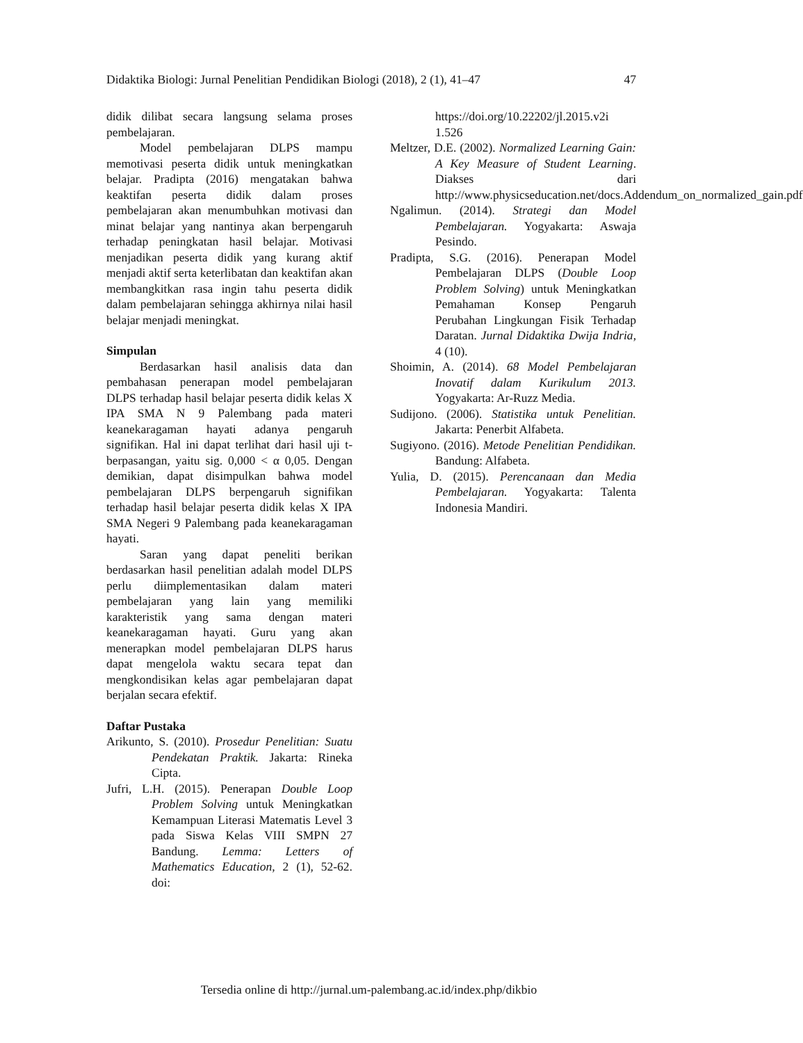Didaktika Biologi: Jurnal Penelitian Pendidikan Biologi (2018), 2 (1), 41–47 47
didik dilibat secara langsung selama proses pembelajaran.
Model pembelajaran DLPS mampu memotivasi peserta didik untuk meningkatkan belajar. Pradipta (2016) mengatakan bahwa keaktifan peserta didik dalam proses pembelajaran akan menumbuhkan motivasi dan minat belajar yang nantinya akan berpengaruh terhadap peningkatan hasil belajar. Motivasi menjadikan peserta didik yang kurang aktif menjadi aktif serta keterlibatan dan keaktifan akan membangkitkan rasa ingin tahu peserta didik dalam pembelajaran sehingga akhirnya nilai hasil belajar menjadi meningkat.
Simpulan
Berdasarkan hasil analisis data dan pembahasan penerapan model pembelajaran DLPS terhadap hasil belajar peserta didik kelas X IPA SMA N 9 Palembang pada materi keanekaragaman hayati adanya pengaruh signifikan. Hal ini dapat terlihat dari hasil uji t-berpasangan, yaitu sig. 0,000 < α 0,05. Dengan demikian, dapat disimpulkan bahwa model pembelajaran DLPS berpengaruh signifikan terhadap hasil belajar peserta didik kelas X IPA SMA Negeri 9 Palembang pada keanekaragaman hayati.
Saran yang dapat peneliti berikan berdasarkan hasil penelitian adalah model DLPS perlu diimplementasikan dalam materi pembelajaran yang lain yang memiliki karakteristik yang sama dengan materi keanekaragaman hayati. Guru yang akan menerapkan model pembelajaran DLPS harus dapat mengelola waktu secara tepat dan mengkondisikan kelas agar pembelajaran dapat berjalan secara efektif.
Daftar Pustaka
Arikunto, S. (2010). Prosedur Penelitian: Suatu Pendekatan Praktik. Jakarta: Rineka Cipta.
Jufri, L.H. (2015). Penerapan Double Loop Problem Solving untuk Meningkatkan Kemampuan Literasi Matematis Level 3 pada Siswa Kelas VIII SMPN 27 Bandung. Lemma: Letters of Mathematics Education, 2 (1), 52-62. doi:
https://doi.org/10.22202/jl.2015.v2i 1.526
Meltzer, D.E. (2002). Normalized Learning Gain: A Key Measure of Student Learning. Diakses dari http://www.physicseducation.net/docs.Addendum_on_normalized_gain.pdf
Ngalimun. (2014). Strategi dan Model Pembelajaran. Yogyakarta: Aswaja Pesindo.
Pradipta, S.G. (2016). Penerapan Model Pembelajaran DLPS (Double Loop Problem Solving) untuk Meningkatkan Pemahaman Konsep Pengaruh Perubahan Lingkungan Fisik Terhadap Daratan. Jurnal Didaktika Dwija Indria, 4 (10).
Shoimin, A. (2014). 68 Model Pembelajaran Inovatif dalam Kurikulum 2013. Yogyakarta: Ar-Ruzz Media.
Sudijono. (2006). Statistika untuk Penelitian. Jakarta: Penerbit Alfabeta.
Sugiyono. (2016). Metode Penelitian Pendidikan. Bandung: Alfabeta.
Yulia, D. (2015). Perencanaan dan Media Pembelajaran. Yogyakarta: Talenta Indonesia Mandiri.
Tersedia online di http://jurnal.um-palembang.ac.id/index.php/dikbio